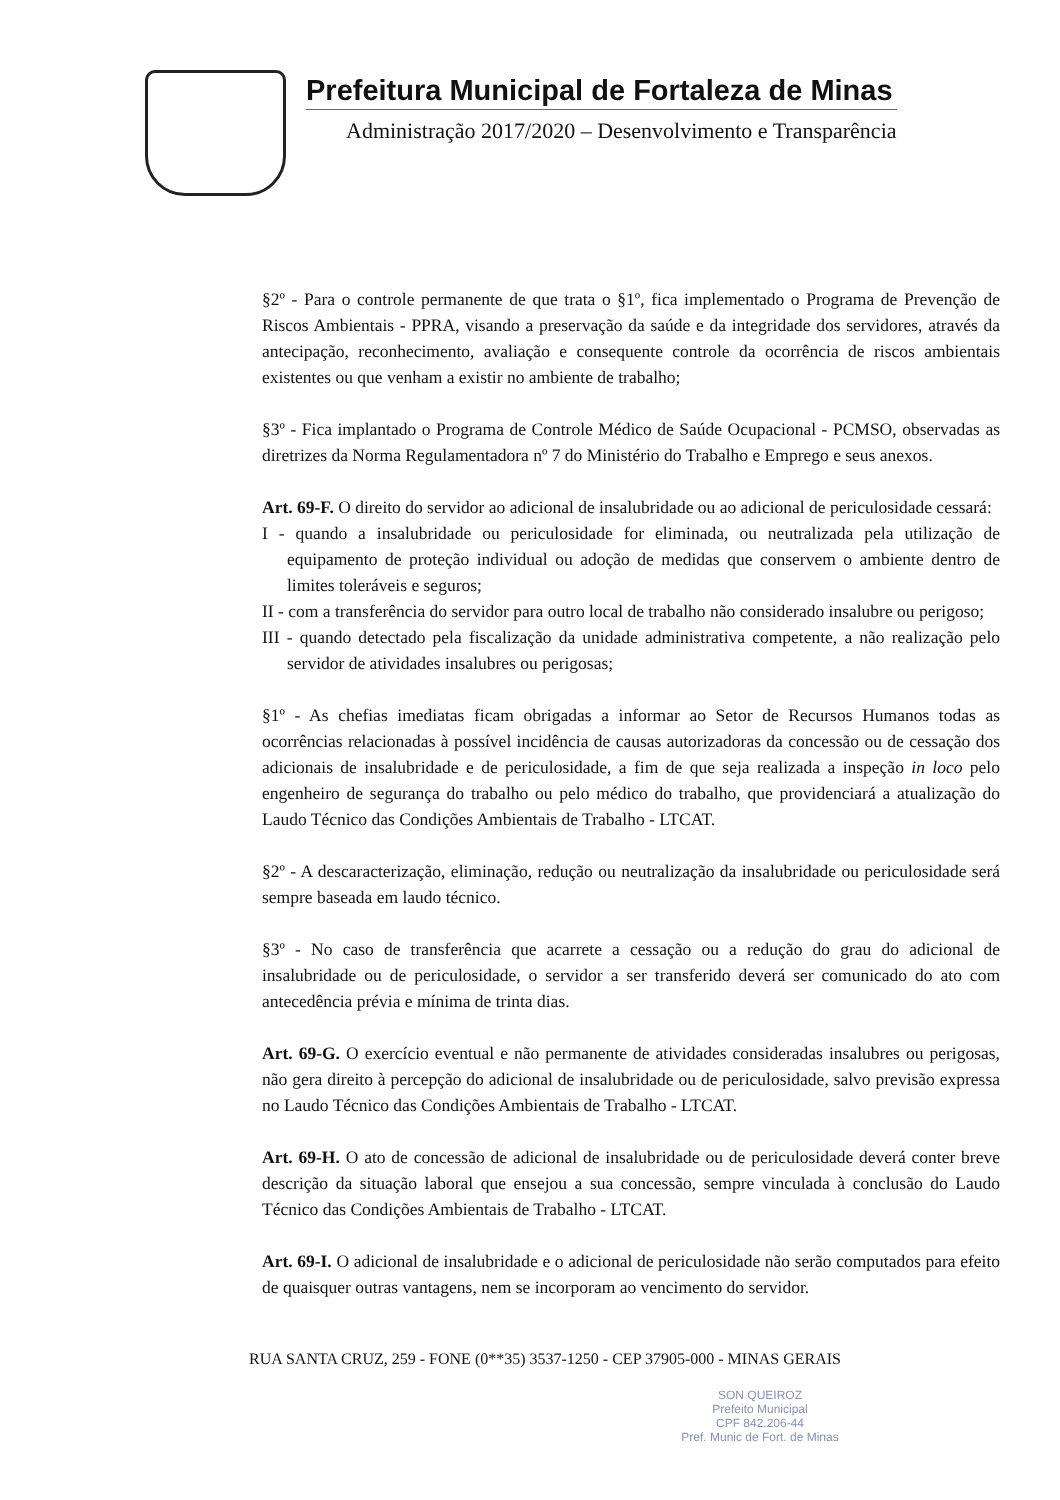Prefeitura Municipal de Fortaleza de Minas
Administração 2017/2020 – Desenvolvimento e Transparência
§2º - Para o controle permanente de que trata o §1º, fica implementado o Programa de Prevenção de Riscos Ambientais - PPRA, visando a preservação da saúde e da integridade dos servidores, através da antecipação, reconhecimento, avaliação e consequente controle da ocorrência de riscos ambientais existentes ou que venham a existir no ambiente de trabalho;
§3º - Fica implantado o Programa de Controle Médico de Saúde Ocupacional - PCMSO, observadas as diretrizes da Norma Regulamentadora nº 7 do Ministério do Trabalho e Emprego e seus anexos.
Art. 69-F. O direito do servidor ao adicional de insalubridade ou ao adicional de periculosidade cessará:
I - quando a insalubridade ou periculosidade for eliminada, ou neutralizada pela utilização de equipamento de proteção individual ou adoção de medidas que conservem o ambiente dentro de limites toleráveis e seguros;
II - com a transferência do servidor para outro local de trabalho não considerado insalubre ou perigoso;
III - quando detectado pela fiscalização da unidade administrativa competente, a não realização pelo servidor de atividades insalubres ou perigosas;
§1º - As chefias imediatas ficam obrigadas a informar ao Setor de Recursos Humanos todas as ocorrências relacionadas à possível incidência de causas autorizadoras da concessão ou de cessação dos adicionais de insalubridade e de periculosidade, a fim de que seja realizada a inspeção in loco pelo engenheiro de segurança do trabalho ou pelo médico do trabalho, que providenciará a atualização do Laudo Técnico das Condições Ambientais de Trabalho - LTCAT.
§2º - A descaracterização, eliminação, redução ou neutralização da insalubridade ou periculosidade será sempre baseada em laudo técnico.
§3º - No caso de transferência que acarrete a cessação ou a redução do grau do adicional de insalubridade ou de periculosidade, o servidor a ser transferido deverá ser comunicado do ato com antecedência prévia e mínima de trinta dias.
Art. 69-G. O exercício eventual e não permanente de atividades consideradas insalubres ou perigosas, não gera direito à percepção do adicional de insalubridade ou de periculosidade, salvo previsão expressa no Laudo Técnico das Condições Ambientais de Trabalho - LTCAT.
Art. 69-H. O ato de concessão de adicional de insalubridade ou de periculosidade deverá conter breve descrição da situação laboral que ensejou a sua concessão, sempre vinculada à conclusão do Laudo Técnico das Condições Ambientais de Trabalho - LTCAT.
Art. 69-I. O adicional de insalubridade e o adicional de periculosidade não serão computados para efeito de quaisquer outras vantagens, nem se incorporam ao vencimento do servidor.
RUA SANTA CRUZ, 259 - FONE (0**35) 3537-1250 - CEP 37905-000 - MINAS GERAIS
SON QUEIROZ
Prefeito Municipal
CPF 842.206-44
Pref. Munic de Fort. de Minas